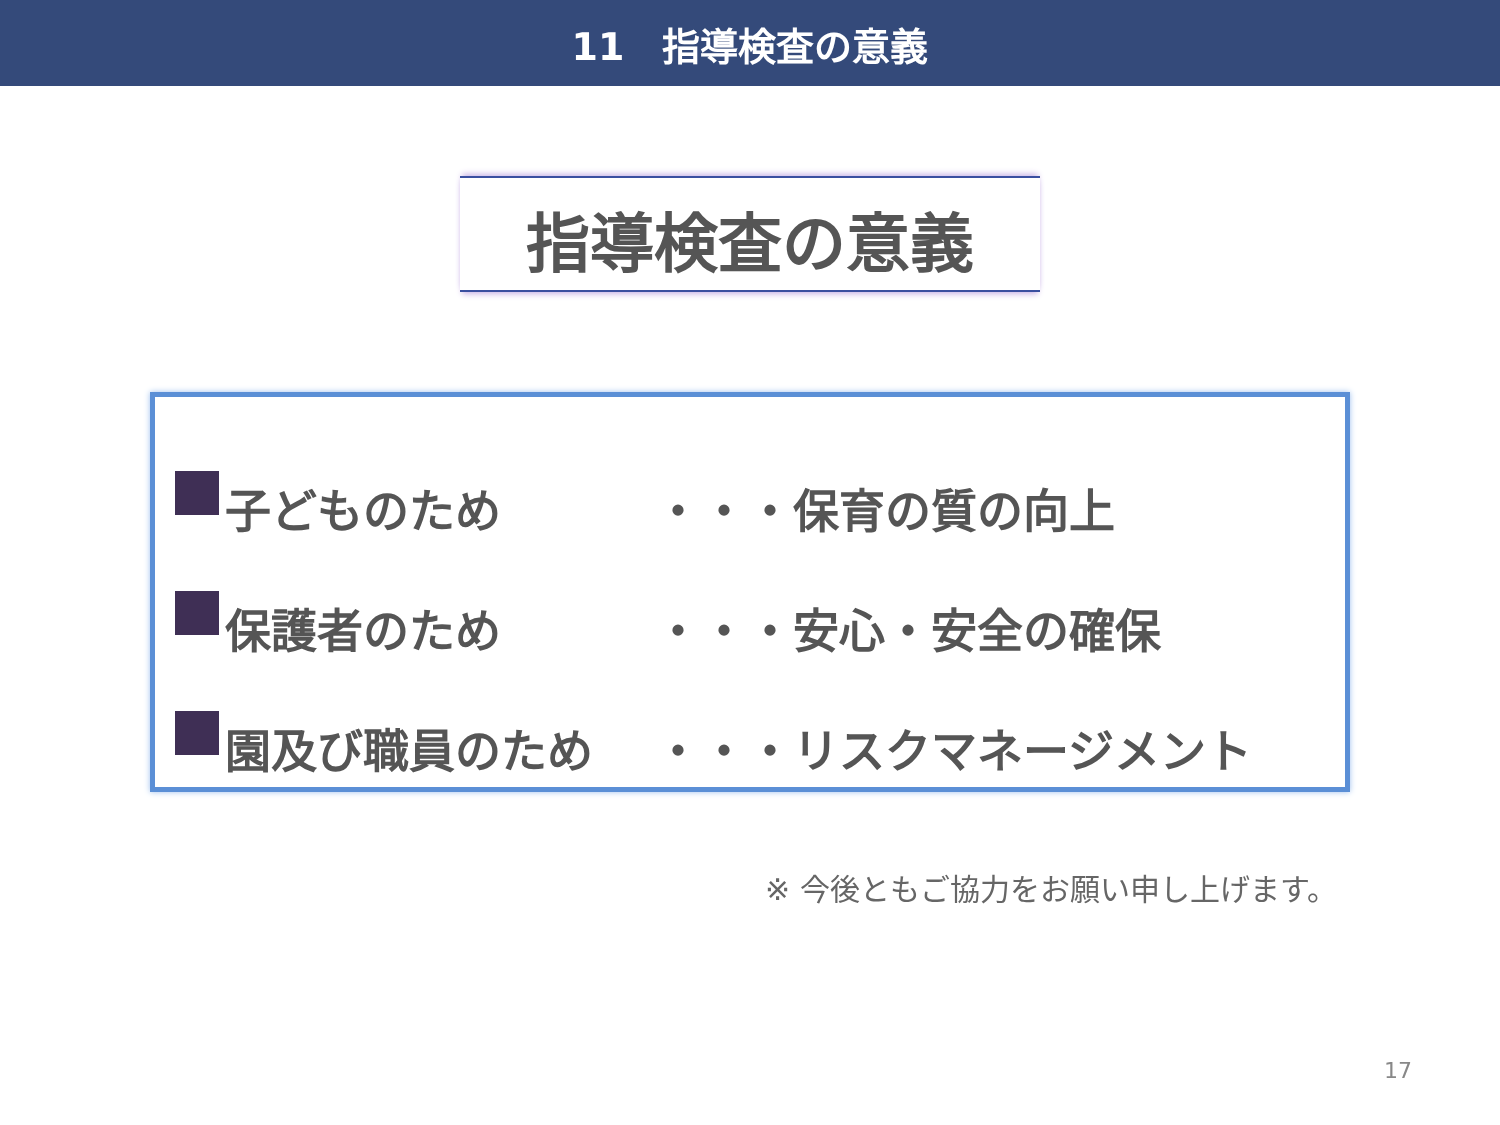11　指導検査の意義
指導検査の意義
子どものため ・・・保育の質の向上
保護者のため ・・・安心・安全の確保
園及び職員のため ・・・リスクマネージメント
※ 今後ともご協力をお願い申し上げます。
17